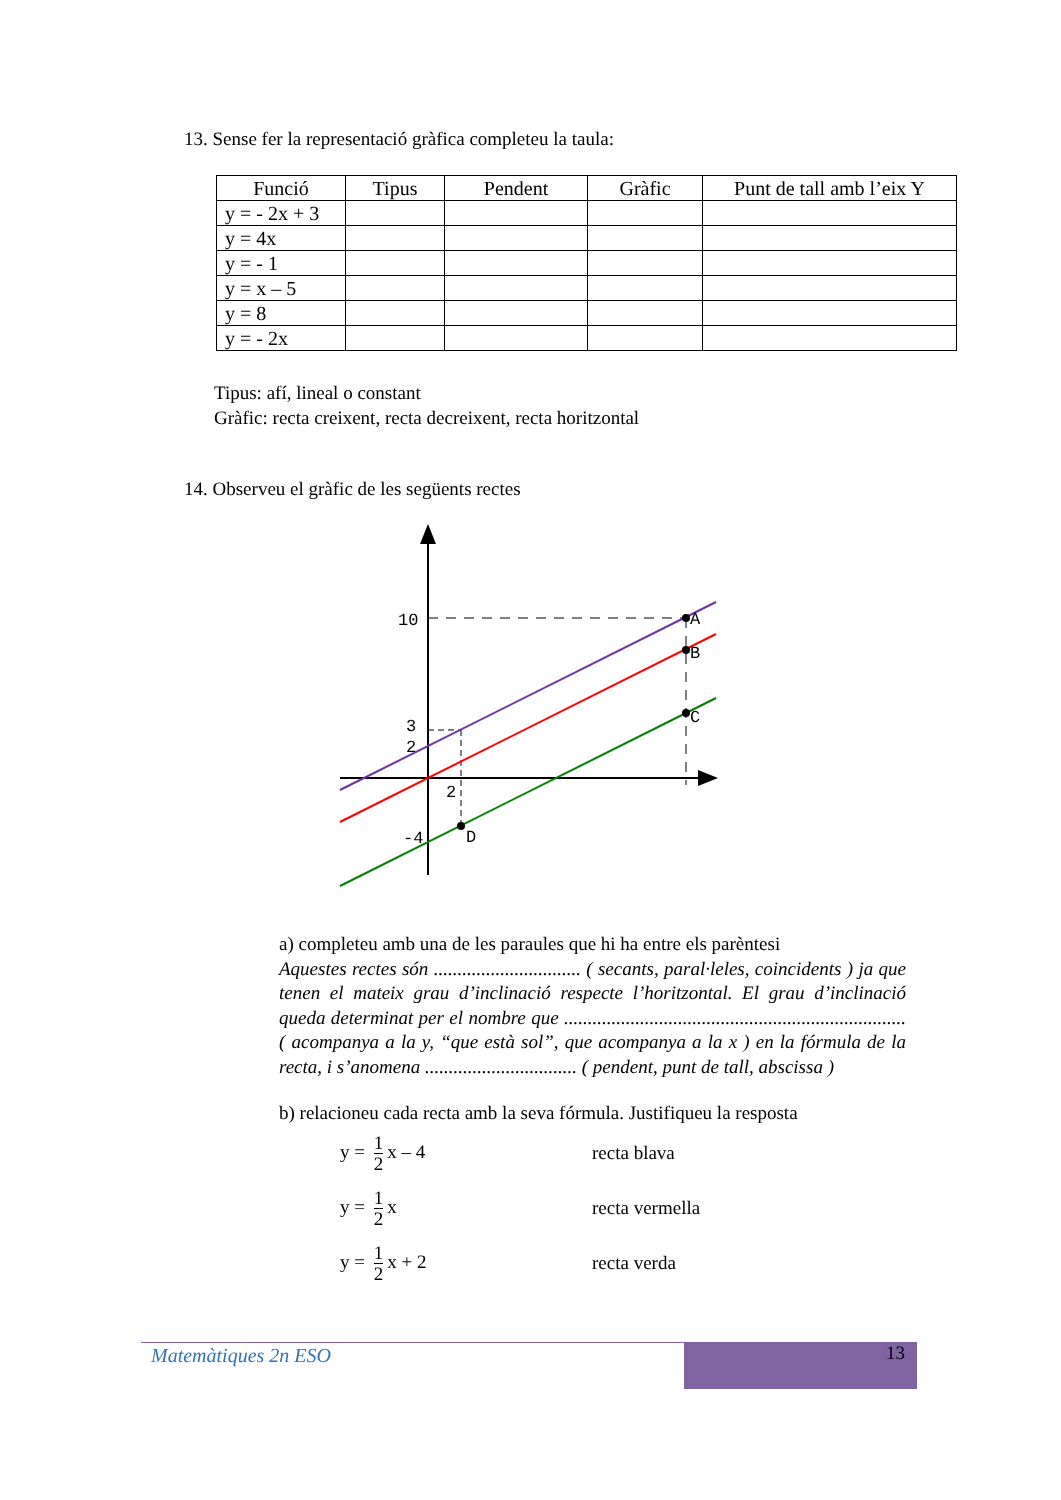13. Sense fer la representació gràfica completeu la taula:
| Funció | Tipus | Pendent | Gràfic | Punt de tall amb l’eix Y |
| --- | --- | --- | --- | --- |
| y = - 2x + 3 | | | | |
| y = 4x | | | | |
| y = - 1 | | | | |
| y = x – 5 | | | | |
| y = 8 | | | | |
| y = - 2x | | | | |
Tipus: afí, lineal o constant
Gràfic: recta creixent, recta decreixent, recta horitzontal
14. Observeu el gràfic de les següents rectes
10
3
2
2
-4
A
B
C
D
a) completeu amb una de les paraules que hi ha entre els parèntesi
Aquestes rectes són ............................... ( secants, paral·leles, coincidents ) ja que tenen el mateix grau d’inclinació respecte l’horitzontal. El grau d’inclinació queda determinat per el nombre que ........................................................................ ( acompanya a la y, “que està sol”, que acompanya a la x ) en la fórmula de la recta, i s’anomena ................................ ( pendent, punt de tall, abscissa )
b) relacioneu cada recta amb la seva fórmula. Justifiqueu la resposta
y = 1 2 x – 4 recta blava
y = 1 2 x recta vermella
y = 1 2 x + 2 recta verda
Matemàtiques 2n ESO 13